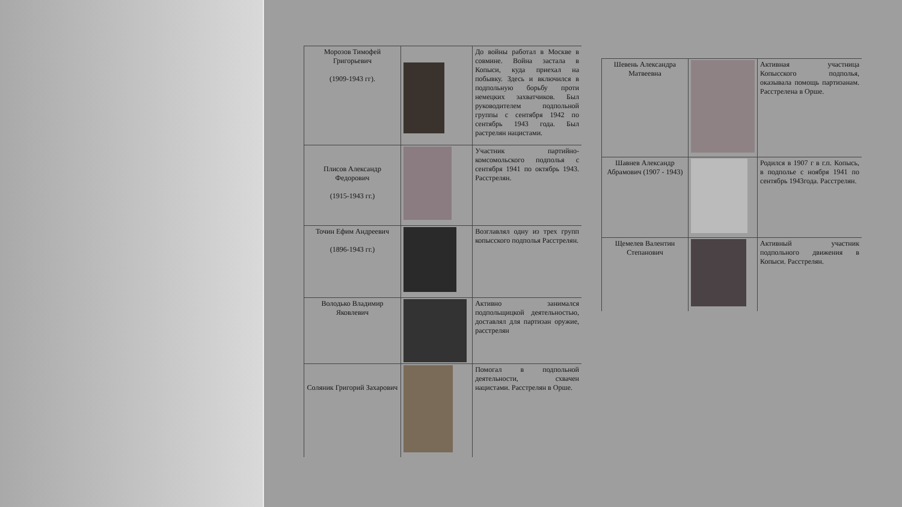| Морозов Тимофей Григорьевич (1909-1943 гг). | | До войны работал в Москве в совмине. Война застала в Копыси, куда приехал на побывку. Здесь и включился в подпольную борьбу проти немецких захватчиков. Был руководителем подпольной группы с сентября 1942 по сентябрь 1943 года. Был растрелян нацистами. |
| Плисов Александр Федорович (1915-1943 гг.) | | Участник партийно-комсомольского подполья с сентября 1941 по октябрь 1943. Расстрелян. |
| Точин Ефим Андреевич (1896-1943 гг.) | | Возглавлял одну из трех групп копысского подполья Расстрелян. |
| Володько Владимир Яковлевич | | Активно занимался подпольщицкой деятельностью, доставлял для партизан оружие, расстрелян |
| Соляник Григорий Захарович | | Помогал в подпольной деятельности, схвачен нацистами. Расстрелян в Орше. |
| Шевень Александра Матвеевна | | Активная участница Копысского подполья, оказывала помощь партизанам. Расстрелена в Орше. |
| Шавнев Александр Абрамович (1907 - 1943) | | Родился в 1907 г в г.п. Копысь, в подполье с ноября 1941 по сентябрь 1943года. Расстрелян. |
| Щемелев Валентин Степанович | | Активный участник подпольного движения в Копыси. Расстрелян. |